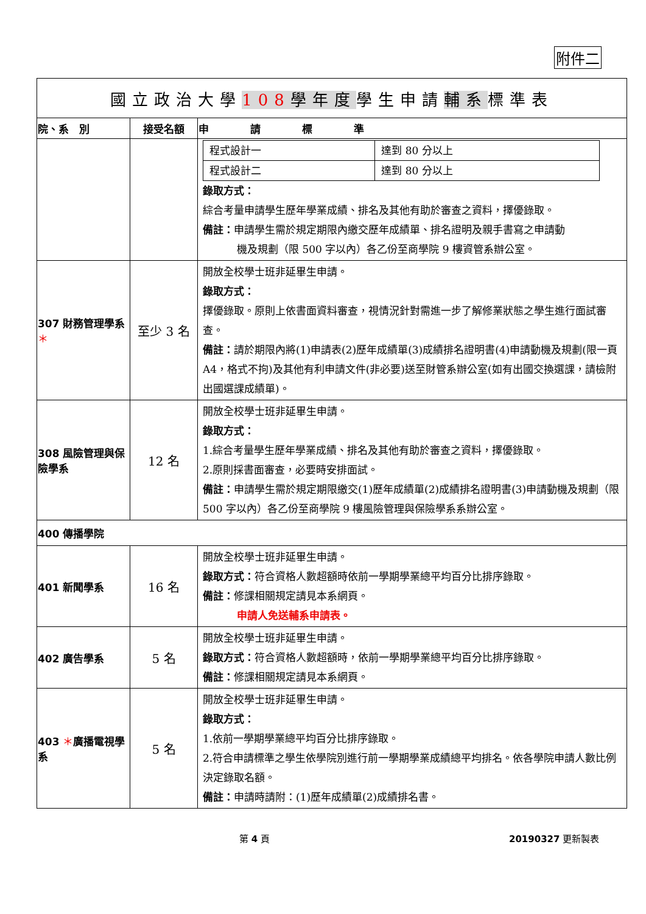附件二
| 國立政治大學 108 學年度 學生申請 輔系 標準表 | | |
| 院、系 別 | 接受名額 | 申 請 標 準 |
| | | / 程式設計一 / 達到 80 分以上 / / 程式設計二 / 達到 80 分以上 / 錄取方式： 綜合考量申請學生歷年學業成績、排名及其他有助於審查之資料，擇優錄取。 備註： 申請學生需於規定期限內繳交歷年成績單、排名證明及親手書寫之申請動 機及規劃（限 500 字以內）各乙份至商學院 9 樓資管系辦公室。 |
| 307 財務管理學系 ＊ | 至少 3 名 | 開放全校學士班非延畢生申請。 錄取方式： 擇優錄取。原則上依書面資料審查，視情況針對需進一步了解修業狀態之學生進行面試審查。 備註： 請於期限內將(1)申請表(2)歷年成績單(3)成績排名證明書(4)申請動機及規劃(限一頁 A4，格式不拘)及其他有利申請文件(非必要)送至財管系辦公室(如有出國交換選課，請檢附出國選課成績單)。 |
| 308 風險管理與保險學系 | 12 名 | 開放全校學士班非延畢生申請。 錄取方式： 1.綜合考量學生歷年學業成績、排名及其他有助於審查之資料，擇優錄取。 2.原則採書面審查，必要時安排面試。 備註： 申請學生需於規定期限繳交(1)歷年成績單(2)成績排名證明書(3)申請動機及規劃（限 500 字以內）各乙份至商學院 9 樓風險管理與保險學系系辦公室。 |
| 400 傳播學院 | | |
| 401 新聞學系 | 16 名 | 開放全校學士班非延畢生申請。 錄取方式： 符合資格人數超額時依前一學期學業總平均百分比排序錄取。 備註： 修課相關規定請見本系網頁。 申請人免送輔系申請表。 |
| 402 廣告學系 | 5 名 | 開放全校學士班非延畢生申請。 錄取方式： 符合資格人數超額時，依前一學期學業總平均百分比排序錄取。 備註： 修課相關規定請見本系網頁。 |
| 403 ＊ 廣播電視學系 | 5 名 | 開放全校學士班非延畢生申請。 錄取方式： 1.依前一學期學業總平均百分比排序錄取。 2.符合申請標準之學生依學院別進行前一學期學業成績總平均排名。依各學院申請人數比例決定錄取名額。 備註： 申請時請附：(1)歷年成績單(2)成績排名書。 |
第 4 頁 20190327 更新製表